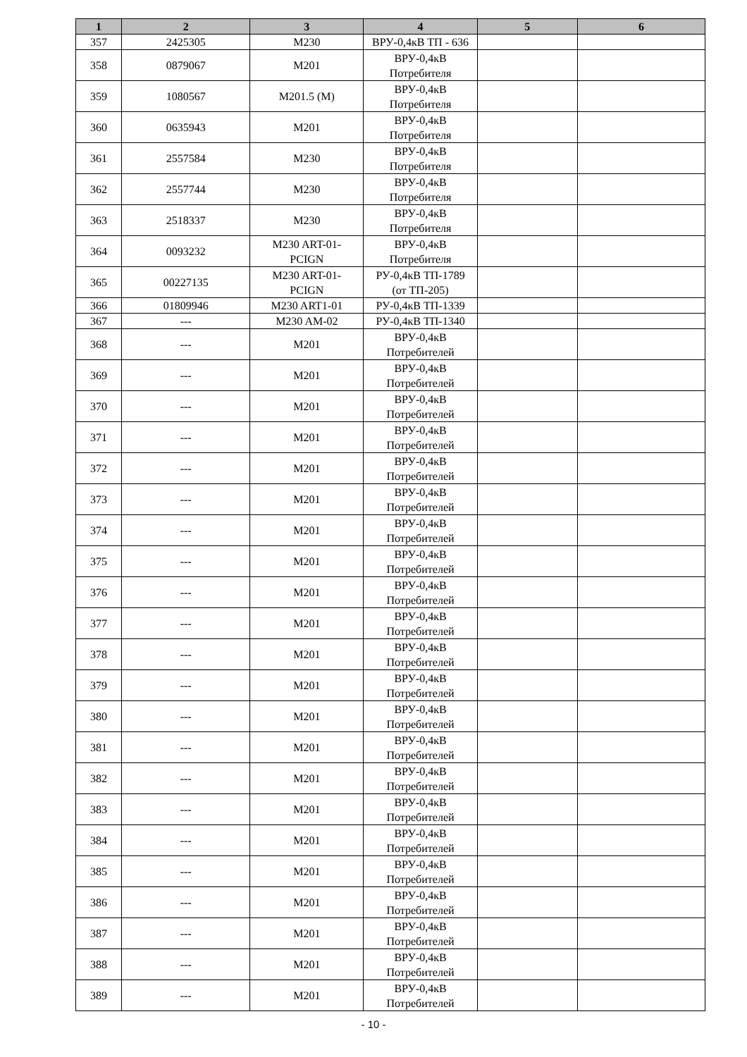| 1 | 2 | 3 | 4 | 5 | 6 |
| --- | --- | --- | --- | --- | --- |
| 357 | 2425305 | M230 | ВРУ-0,4кВ ТП - 636 | | |
| 358 | 0879067 | M201 | ВРУ-0,4кВ Потребителя | | |
| 359 | 1080567 | M201.5 (M) | ВРУ-0,4кВ Потребителя | | |
| 360 | 0635943 | M201 | ВРУ-0,4кВ Потребителя | | |
| 361 | 2557584 | M230 | ВРУ-0,4кВ Потребителя | | |
| 362 | 2557744 | M230 | ВРУ-0,4кВ Потребителя | | |
| 363 | 2518337 | M230 | ВРУ-0,4кВ Потребителя | | |
| 364 | 0093232 | M230 ART-01- PCIGN | ВРУ-0,4кВ Потребителя | | |
| 365 | 00227135 | M230 ART-01- PCIGN | РУ-0,4кВ ТП-1789 (от ТП-205) | | |
| 366 | 01809946 | M230 ART1-01 | РУ-0,4кВ ТП-1339 | | |
| 367 | --- | M230 AM-02 | РУ-0,4кВ ТП-1340 | | |
| 368 | --- | M201 | ВРУ-0,4кВ Потребителей | | |
| 369 | --- | M201 | ВРУ-0,4кВ Потребителей | | |
| 370 | --- | M201 | ВРУ-0,4кВ Потребителей | | |
| 371 | --- | M201 | ВРУ-0,4кВ Потребителей | | |
| 372 | --- | M201 | ВРУ-0,4кВ Потребителей | | |
| 373 | --- | M201 | ВРУ-0,4кВ Потребителей | | |
| 374 | --- | M201 | ВРУ-0,4кВ Потребителей | | |
| 375 | --- | M201 | ВРУ-0,4кВ Потребителей | | |
| 376 | --- | M201 | ВРУ-0,4кВ Потребителей | | |
| 377 | --- | M201 | ВРУ-0,4кВ Потребителей | | |
| 378 | --- | M201 | ВРУ-0,4кВ Потребителей | | |
| 379 | --- | M201 | ВРУ-0,4кВ Потребителей | | |
| 380 | --- | M201 | ВРУ-0,4кВ Потребителей | | |
| 381 | --- | M201 | ВРУ-0,4кВ Потребителей | | |
| 382 | --- | M201 | ВРУ-0,4кВ Потребителей | | |
| 383 | --- | M201 | ВРУ-0,4кВ Потребителей | | |
| 384 | --- | M201 | ВРУ-0,4кВ Потребителей | | |
| 385 | --- | M201 | ВРУ-0,4кВ Потребителей | | |
| 386 | --- | M201 | ВРУ-0,4кВ Потребителей | | |
| 387 | --- | M201 | ВРУ-0,4кВ Потребителей | | |
| 388 | --- | M201 | ВРУ-0,4кВ Потребителей | | |
| 389 | --- | M201 | ВРУ-0,4кВ Потребителей | | |
- 10 -